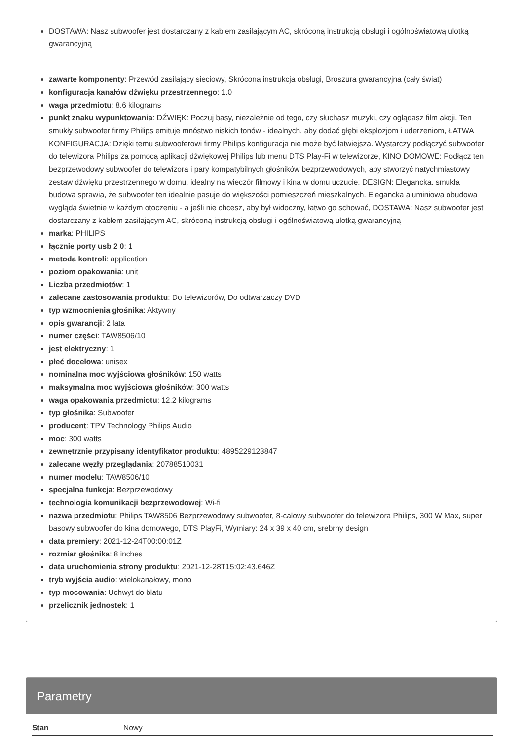DOSTAWA: Nasz subwoofer jest dostarczany z kablem zasilającym AC, skróconą instrukcją obsługi i ogólnoświatową ulotką gwarancyjną
zawarte komponenty: Przewód zasilający sieciowy, Skrócona instrukcja obsługi, Broszura gwarancyjna (cały świat)
konfiguracja kanałów dźwięku przestrzennego: 1.0
waga przedmiotu: 8.6 kilograms
punkt znaku wypunktowania: DŹWIĘK: Poczuj basy, niezależnie od tego, czy słuchasz muzyki, czy oglądasz film akcji. Ten smukły subwoofer firmy Philips emituje mnóstwo niskich tonów - idealnych, aby dodać głębi eksplozjom i uderzeniom, ŁATWA KONFIGURACJA: Dzięki temu subwooferowi firmy Philips konfiguracja nie może być łatwiejsza. Wystarczy podłączyć subwoofer do telewizora Philips za pomocą aplikacji dźwiękowej Philips lub menu DTS Play-Fi w telewizorze, KINO DOMOWE: Podłącz ten bezprzewodowy subwoofer do telewizora i pary kompatybilnych głośników bezprzewodowych, aby stworzyć natychmiastowy zestaw dźwięku przestrzennego w domu, idealny na wieczór filmowy i kina w domu uczucie, DESIGN: Elegancka, smukła budowa sprawia, że subwoofer ten idealnie pasuje do większości pomieszczeń mieszkalnych. Elegancka aluminiowa obudowa wygląda świetnie w każdym otoczeniu - a jeśli nie chcesz, aby był widoczny, łatwo go schować, DOSTAWA: Nasz subwoofer jest dostarczany z kablem zasilającym AC, skróconą instrukcją obsługi i ogólnoświatową ulotką gwarancyjną
marka: PHILIPS
łącznie porty usb 2 0: 1
metoda kontroli: application
poziom opakowania: unit
Liczba przedmiotów: 1
zalecane zastosowania produktu: Do telewizorów, Do odtwarzaczy DVD
typ wzmocnienia głośnika: Aktywny
opis gwarancji: 2 lata
numer części: TAW8506/10
jest elektryczny: 1
płeć docelowa: unisex
nominalna moc wyjściowa głośników: 150 watts
maksymalna moc wyjściowa głośników: 300 watts
waga opakowania przedmiotu: 12.2 kilograms
typ głośnika: Subwoofer
producent: TPV Technology Philips Audio
moc: 300 watts
zewnętrznie przypisany identyfikator produktu: 4895229123847
zalecane węzły przeglądania: 20788510031
numer modelu: TAW8506/10
specjalna funkcja: Bezprzewodowy
technologia komunikacji bezprzewodowej: Wi-fi
nazwa przedmiotu: Philips TAW8506 Bezprzewodowy subwoofer, 8-calowy subwoofer do telewizora Philips, 300 W Max, super basowy subwoofer do kina domowego, DTS PlayFi, Wymiary: 24 x 39 x 40 cm, srebrny design
data premiery: 2021-12-24T00:00:01Z
rozmiar głośnika: 8 inches
data uruchomienia strony produktu: 2021-12-28T15:02:43.646Z
tryb wyjścia audio: wielokanałowy, mono
typ mocowania: Uchwyt do blatu
przelicznik jednostek: 1
Parametry
| Stan | Nowy |